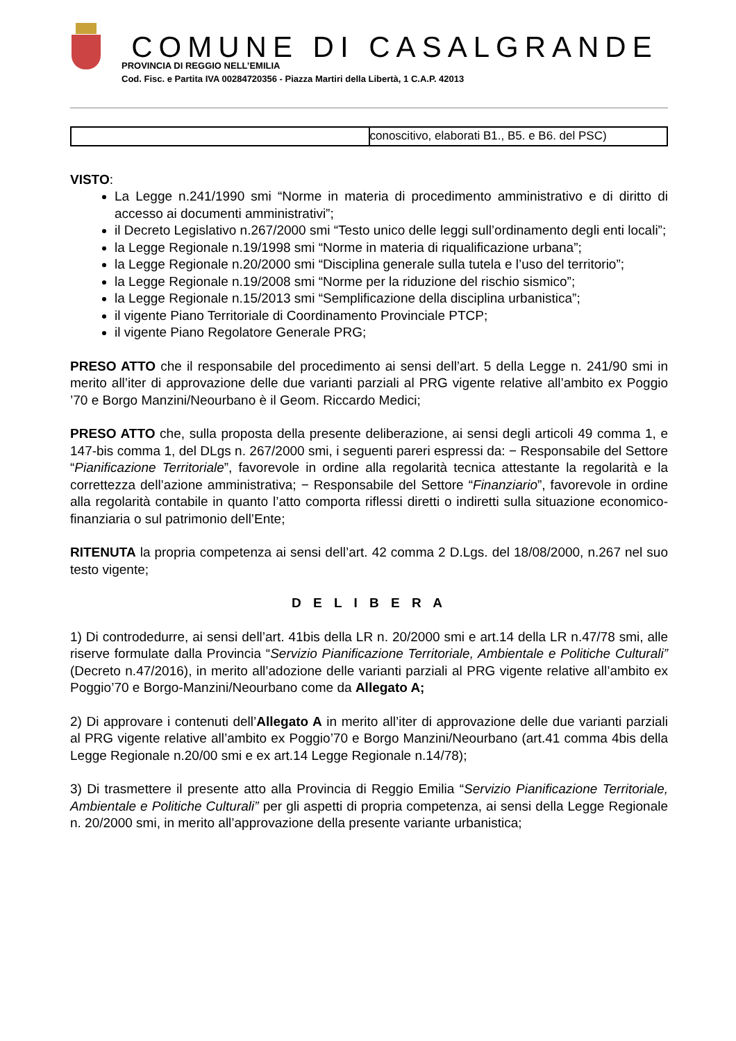COMUNE DI CASALGRANDE
PROVINCIA DI REGGIO NELL’EMILIA
Cod. Fisc. e Partita IVA 00284720356 - Piazza Martiri della Libertà, 1 C.A.P. 42013
| | conoscitivo, elaborati B1., B5. e B6. del PSC) |
VISTO:
La Legge n.241/1990 smi “Norme in materia di procedimento amministrativo e di diritto di accesso ai documenti amministrativi”;
il Decreto Legislativo n.267/2000 smi “Testo unico delle leggi sull’ordinamento degli enti locali”;
la Legge Regionale n.19/1998 smi “Norme in materia di riqualificazione urbana”;
la Legge Regionale n.20/2000 smi “Disciplina generale sulla tutela e l’uso del territorio”;
la Legge Regionale n.19/2008 smi “Norme per la riduzione del rischio sismico”;
la Legge Regionale n.15/2013 smi “Semplificazione della disciplina urbanistica”;
il vigente Piano Territoriale di Coordinamento Provinciale PTCP;
il vigente Piano Regolatore Generale PRG;
PRESO ATTO che il responsabile del procedimento ai sensi dell’art. 5 della Legge n. 241/90 smi in merito all’iter di approvazione delle due varianti parziali al PRG vigente relative all’ambito ex Poggio ’70 e Borgo Manzini/Neourbano è il Geom. Riccardo Medici;
PRESO ATTO che, sulla proposta della presente deliberazione, ai sensi degli articoli 49 comma 1, e 147-bis comma 1, del DLgs n. 267/2000 smi, i seguenti pareri espressi da: − Responsabile del Settore “Pianificazione Territoriale”, favorevole in ordine alla regolarità tecnica attestante la regolarità e la correttezza dell’azione amministrativa; − Responsabile del Settore “Finanziario”, favorevole in ordine alla regolarità contabile in quanto l’atto comporta riflessi diretti o indiretti sulla situazione economico-finanziaria o sul patrimonio dell’Ente;
RITENUTA la propria competenza ai sensi dell’art. 42 comma 2 D.Lgs. del 18/08/2000, n.267 nel suo testo vigente;
D E L I B E R A
1) Di controdedurre, ai sensi dell’art. 41bis della LR n. 20/2000 smi e art.14 della LR n.47/78 smi, alle riserve formulate dalla Provincia “Servizio Pianificazione Territoriale, Ambientale e Politiche Culturali” (Decreto n.47/2016), in merito all’adozione delle varianti parziali al PRG vigente relative all’ambito ex Poggio’70 e Borgo-Manzini/Neourbano come da Allegato A;
2) Di approvare i contenuti dell’Allegato A in merito all’iter di approvazione delle due varianti parziali al PRG vigente relative all’ambito ex Poggio’70 e Borgo Manzini/Neourbano (art.41 comma 4bis della Legge Regionale n.20/00 smi e ex art.14 Legge Regionale n.14/78);
3) Di trasmettere il presente atto alla Provincia di Reggio Emilia “Servizio Pianificazione Territoriale, Ambientale e Politiche Culturali” per gli aspetti di propria competenza, ai sensi della Legge Regionale n. 20/2000 smi, in merito all’approvazione della presente variante urbanistica;